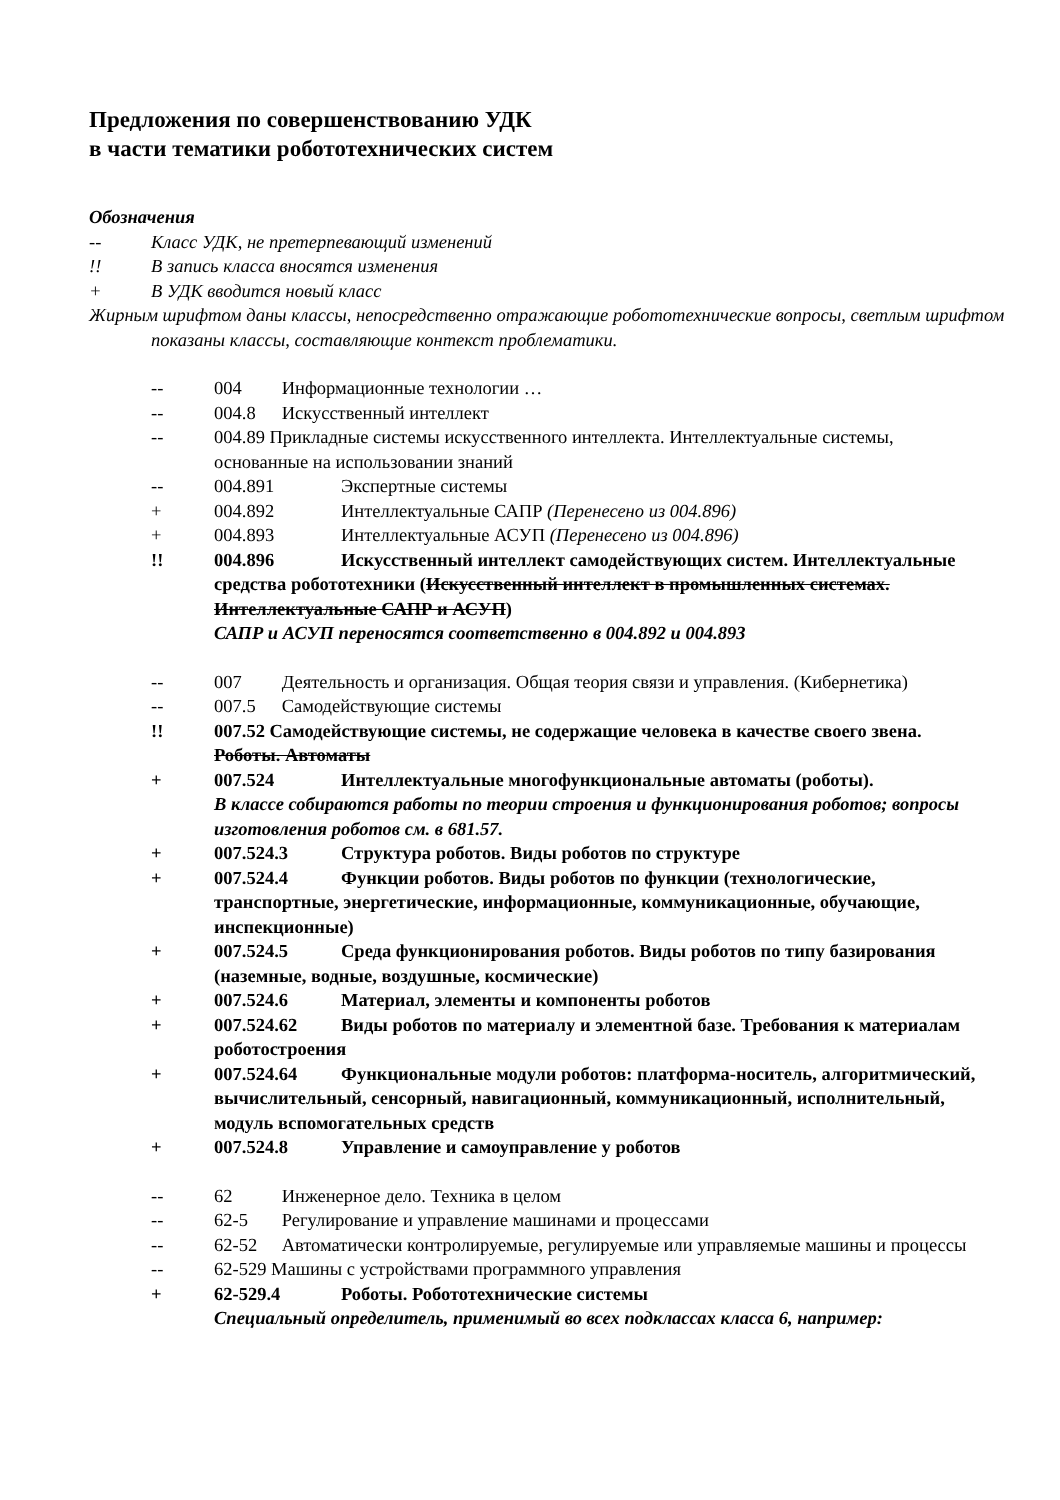Предложения по совершенствованию УДК
в части тематики робототехнических систем
Обозначения
-- Класс УДК, не претерпевающий изменений
!! В запись класса вносятся изменения
+ В УДК вводится новый класс
Жирным шрифтом даны классы, непосредственно отражающие робототехнические вопросы, светлым шрифтом показаны классы, составляющие контекст проблематики.
-- 004 Информационные технологии …
-- 004.8 Искусственный интеллект
-- 004.89 Прикладные системы искусственного интеллекта. Интеллектуальные системы, основанные на использовании знаний
-- 004.891 Экспертные системы
+ 004.892 Интеллектуальные САПР (Перенесено из 004.896)
+ 004.893 Интеллектуальные АСУП (Перенесено из 004.896)
!! 004.896 Искусственный интеллект самодействующих систем. Интеллектуальные средства робототехники (Искусственный интеллект в промышленных системах. Интеллектуальные САПР и АСУП)
САПР и АСУП переносятся соответственно в 004.892 и 004.893
-- 007 Деятельность и организация. Общая теория связи и управления. (Кибернетика)
-- 007.5 Самодействующие системы
!! 007.52 Самодействующие системы, не содержащие человека в качестве своего звена. Роботы. Автоматы
+ 007.524 Интеллектуальные многофункциональные автоматы (роботы).
В классе собираются работы по теории строения и функционирования роботов; вопросы изготовления роботов см. в 681.57.
+ 007.524.3 Структура роботов. Виды роботов по структуре
+ 007.524.4 Функции роботов. Виды роботов по функции (технологические, транспортные, энергетические, информационные, коммуникационные, обучающие, инспекционные)
+ 007.524.5 Среда функционирования роботов. Виды роботов по типу базирования (наземные, водные, воздушные, космические)
+ 007.524.6 Материал, элементы и компоненты роботов
+ 007.524.62 Виды роботов по материалу и элементной базе. Требования к материалам роботостроения
+ 007.524.64 Функциональные модули роботов: платформа-носитель, алгоритмический, вычислительный, сенсорный, навигационный, коммуникационный, исполнительный, модуль вспомогательных средств
+ 007.524.8 Управление и самоуправление у роботов
-- 62 Инженерное дело. Техника в целом
-- 62-5 Регулирование и управление машинами и процессами
-- 62-52 Автоматически контролируемые, регулируемые или управляемые машины и процессы
-- 62-529 Машины с устройствами программного управления
+ 62-529.4 Роботы. Робототехнические системы
Специальный определитель, применимый во всех подклассах класса 6, например: